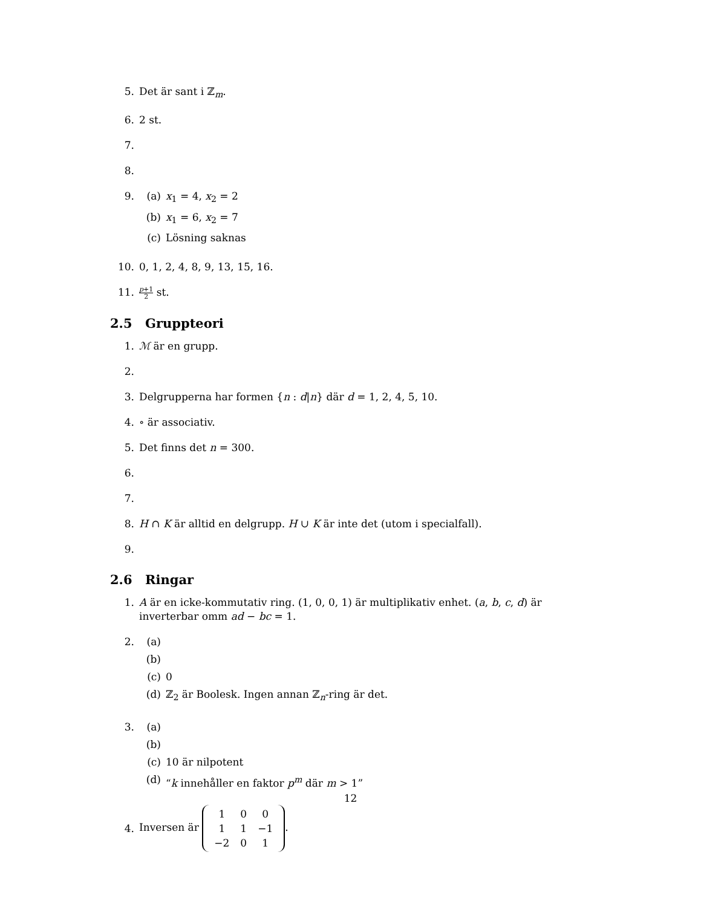5. Det är sant i ℤ<sub>m</sub>.
6. 2 st.
7.
8.
9. (a) x<sub>1</sub> = 4, x<sub>2</sub> = 2
(b) x<sub>1</sub> = 6, x<sub>2</sub> = 7
(c) Lösning saknas
10. 0, 1, 2, 4, 8, 9, 13, 15, 16.
11.
p+1 2 st.
2.5 Gruppteori
1. ℳ är en grupp.
2.
3. Delgrupperna har formen {n : d|n} där d = 1, 2, 4, 5, 10.
4. ∘ är associativ.
5. Det finns det n = 300.
6.
7.
8. H ∩ K är alltid en delgrupp. H ∪ K är inte det (utom i specialfall).
9.
2.6 Ringar
1. A är en icke-kommutativ ring. (1, 0, 0, 1) är multiplikativ enhet. (a, b, c, d) är inverterbar omm ad − bc = 1.
2. (a)
(b)
(c) 0
(d) ℤ<sub>2</sub> är Boolesk. Ingen annan ℤ<sub>n</sub>-ring är det.
3. (a)
(b)
(c) 10 är nilpotent
(d) “k innehåller en faktor p<sup>m</sup> där m > 1”
4.
Inversen är
| 1 | 0 | 0 |
| 1 | 1 | −1 |
| −2 | 0 | 1 |
.
12